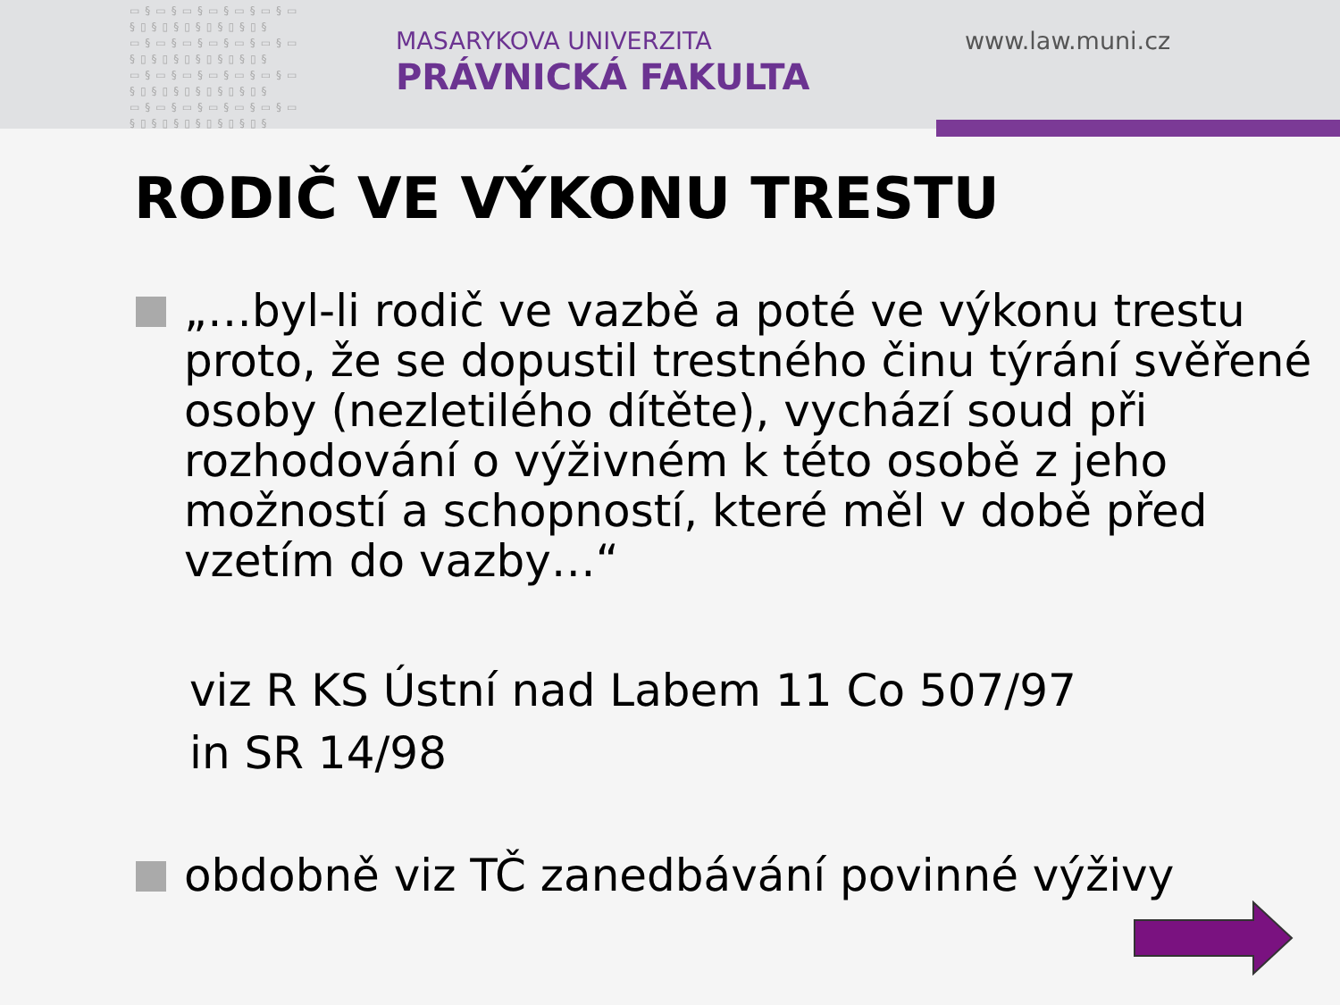▭§▭§▭§▭§▭§▭§▭
§▯§▯§▯§▯§▯§▯§
▭§▭§▭§▭§▭§▭§▭
§▯§▯§▯§▯§▯§▯§
▭§▭§▭§▭§▭§▭§▭
§▯§▯§▯§▯§▯§▯§
▭§▭§▭§▭§▭§▭§▭
§▯§▯§▯§▯§▯§▯§
MASARYKOVA UNIVERZITA
PRÁVNICKÁ FAKULTA
www.law.muni.cz
RODIČ VE VÝKONU TRESTU
„…byl-li rodič ve vazbě a poté ve výkonu trestu proto, že se dopustil trestného činu týrání svěřené osoby (nezletilého dítěte), vychází soud při rozhodování o výživném k této osobě z jeho možností a schopností, které měl v době před vzetím do vazby…“
viz R KS Ústní nad Labem 11 Co 507/97
in SR 14/98
obdobně viz TČ zanedbávání povinné výživy